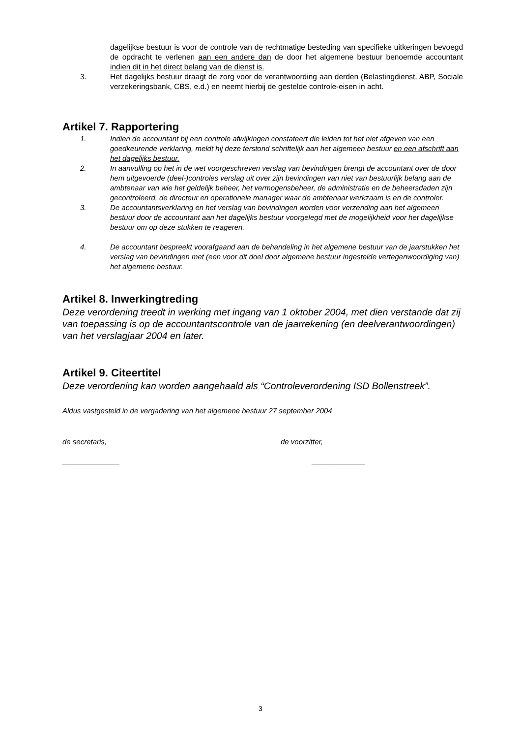dagelijkse bestuur is voor de controle van de rechtmatige besteding van specifieke uitkeringen bevoegd de opdracht te verlenen aan een andere dan de door het algemene bestuur benoemde accountant indien dit in het direct belang van de dienst is.
3. Het dagelijks bestuur draagt de zorg voor de verantwoording aan derden (Belastingdienst, ABP, Sociale verzekeringsbank, CBS, e.d.) en neemt hierbij de gestelde controle-eisen in acht.
Artikel 7. Rapportering
1. Indien de accountant bij een controle afwijkingen constateert die leiden tot het niet afgeven van een goedkeurende verklaring, meldt hij deze terstond schriftelijk aan het algemeen bestuur en een afschrift aan het dagelijks bestuur.
2. In aanvulling op het in de wet voorgeschreven verslag van bevindingen brengt de accountant over de door hem uitgevoerde (deel-)controles verslag uit over zijn bevindingen van niet van bestuurlijk belang aan de ambtenaar van wie het geldelijk beheer, het vermogensbeheer, de administratie en de beheersdaden zijn gecontroleerd, de directeur en operationele manager waar de ambtenaar werkzaam is en de controler.
3. De accountantsverklaring en het verslag van bevindingen worden voor verzending aan het algemeen bestuur door de accountant aan het dagelijks bestuur voorgelegd met de mogelijkheid voor het dagelijkse bestuur om op deze stukken te reageren.
4. De accountant bespreekt voorafgaand aan de behandeling in het algemene bestuur van de jaarstukken het verslag van bevindingen met (een voor dit doel door algemene bestuur ingestelde vertegenwoordiging van) het algemene bestuur.
Artikel 8. Inwerkingtreding
Deze verordening treedt in werking met ingang van 1 oktober 2004, met dien verstande dat zij van toepassing is op de accountantscontrole van de jaarrekening (en deelverantwoordingen) van het verslagjaar 2004 en later.
Artikel 9. Citeertitel
Deze verordening kan worden aangehaald als “Controleverordening ISD Bollenstreek”.
Aldus vastgesteld in de vergadering van het algemene bestuur 27 september 2004
de secretaris, de voorzitter,
______________ _____________
3